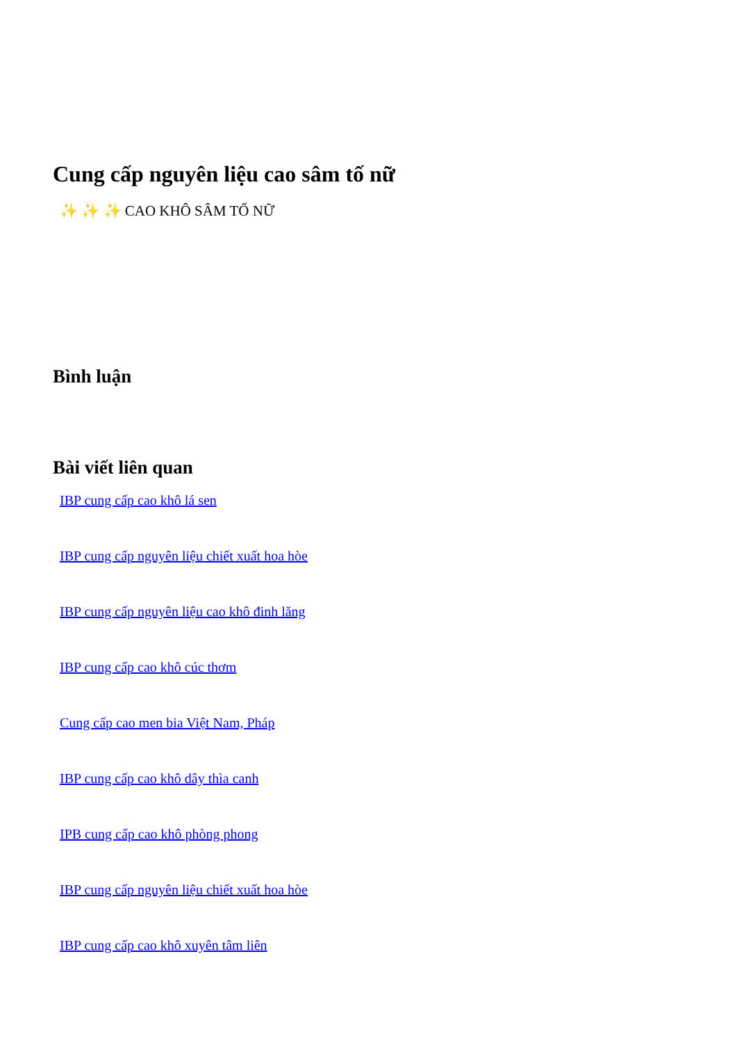Cung cấp nguyên liệu cao sâm tố nữ
✨ ✨ ✨ CAO KHÔ SÂM TỐ NỮ
Bình luận
Bài viết liên quan
IBP cung cấp cao khô lá sen
IBP cung cấp nguyên liệu chiết xuất hoa hòe
IBP cung cấp nguyên liệu cao khô đinh lăng
IBP cung cấp cao khô cúc thơm
Cung cấp cao men bia Việt Nam, Pháp
IBP cung cấp cao khô dây thìa canh
IPB cung cấp cao khô phòng phong
IBP cung cấp nguyên liệu chiết xuất hoa hòe
IBP cung cấp cao khô xuyên tâm liên